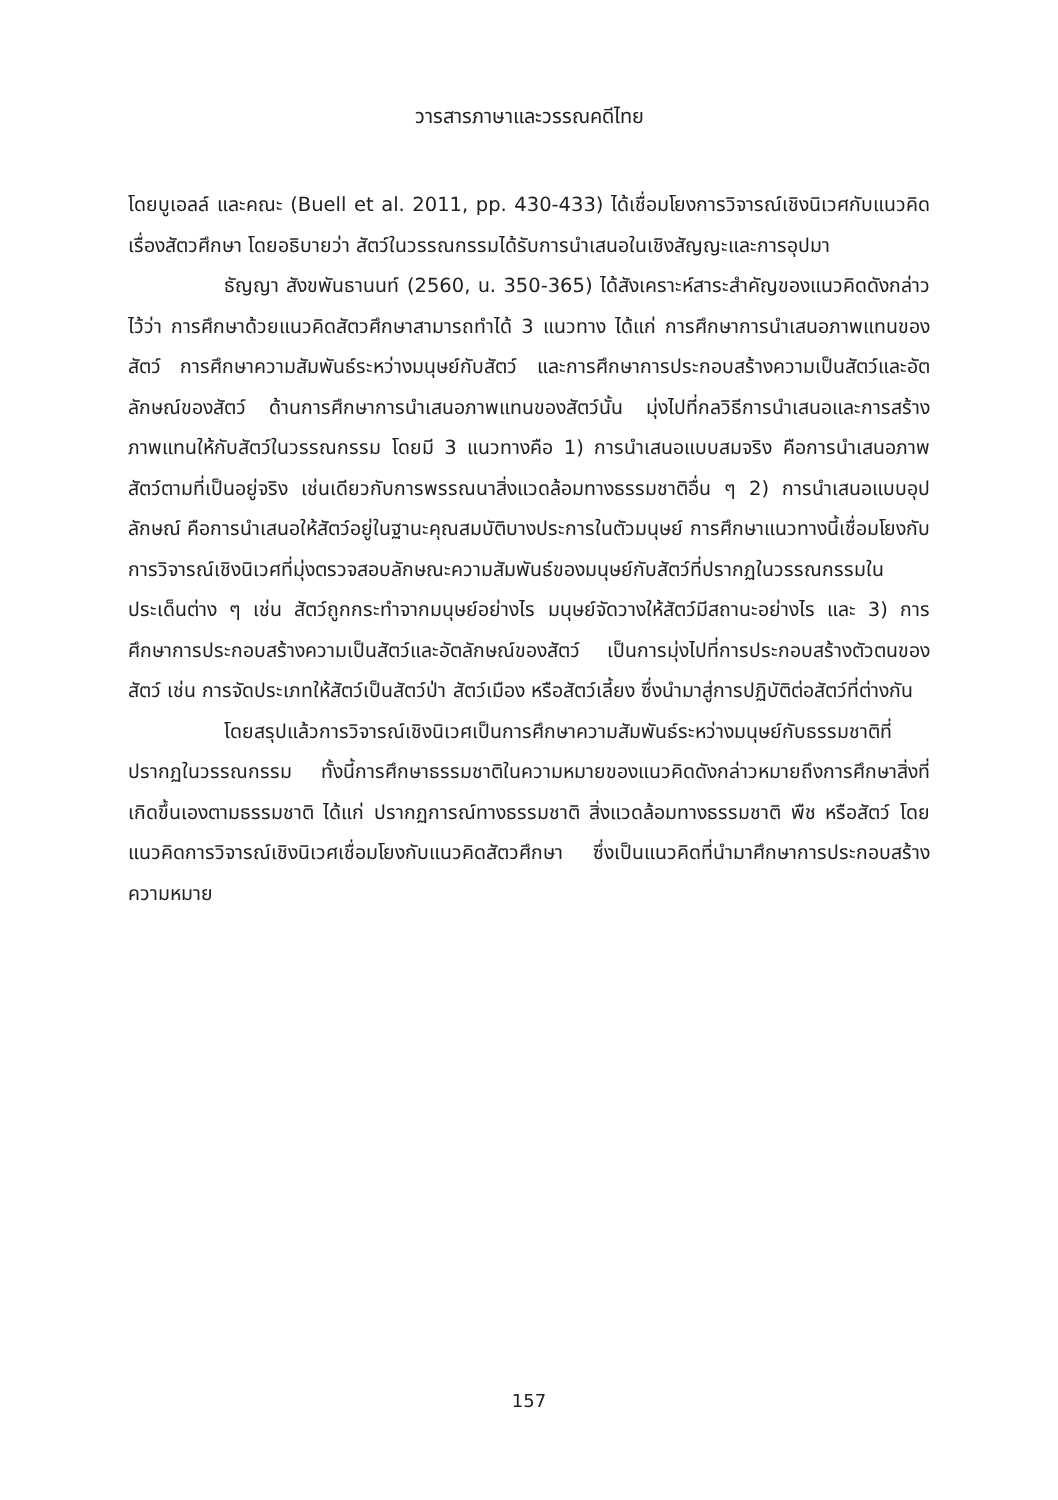วารสารภาษาและวรรณคดีไทย
โดยบูเอลล์ และคณะ (Buell et al. 2011, pp. 430-433) ได้เชื่อมโยงการวิจารณ์เชิงนิเวศกับแนวคิดเรื่องสัตวศึกษา โดยอธิบายว่า สัตว์ในวรรณกรรมได้รับการนำเสนอในเชิงสัญญะและการอุปมา
ธัญญา สังขพันธานนท์ (2560, น. 350-365) ได้สังเคราะห์สาระสำคัญของแนวคิดดังกล่าวไว้ว่า การศึกษาด้วยแนวคิดสัตวศึกษาสามารถทำได้ 3 แนวทาง ได้แก่ การศึกษาการนำเสนอภาพแทนของสัตว์ การศึกษาความสัมพันธ์ระหว่างมนุษย์กับสัตว์ และการศึกษาการประกอบสร้างความเป็นสัตว์และอัตลักษณ์ของสัตว์ ด้านการศึกษาการนำเสนอภาพแทนของสัตว์นั้น มุ่งไปที่กลวิธีการนำเสนอและการสร้างภาพแทนให้กับสัตว์ในวรรณกรรม โดยมี 3 แนวทางคือ 1) การนำเสนอแบบสมจริง คือการนำเสนอภาพสัตว์ตามที่เป็นอยู่จริง เช่นเดียวกับการพรรณนาสิ่งแวดล้อมทางธรรมชาติอื่น ๆ 2) การนำเสนอแบบอุปลักษณ์ คือการนำเสนอให้สัตว์อยู่ในฐานะคุณสมบัติบางประการในตัวมนุษย์ การศึกษาแนวทางนี้เชื่อมโยงกับการวิจารณ์เชิงนิเวศที่มุ่งตรวจสอบลักษณะความสัมพันธ์ของมนุษย์กับสัตว์ที่ปรากฏในวรรณกรรมในประเด็นต่าง ๆ เช่น สัตว์ถูกกระทำจากมนุษย์อย่างไร มนุษย์จัดวางให้สัตว์มีสถานะอย่างไร และ 3) การศึกษาการประกอบสร้างความเป็นสัตว์และอัตลักษณ์ของสัตว์ เป็นการมุ่งไปที่การประกอบสร้างตัวตนของสัตว์ เช่น การจัดประเภทให้สัตว์เป็นสัตว์ป่า สัตว์เมือง หรือสัตว์เลี้ยง ซึ่งนำมาสู่การปฏิบัติต่อสัตว์ที่ต่างกัน
โดยสรุปแล้วการวิจารณ์เชิงนิเวศเป็นการศึกษาความสัมพันธ์ระหว่างมนุษย์กับธรรมชาติที่ปรากฏในวรรณกรรม ทั้งนี้การศึกษาธรรมชาติในความหมายของแนวคิดดังกล่าวหมายถึงการศึกษาสิ่งที่เกิดขึ้นเองตามธรรมชาติ ได้แก่ ปรากฏการณ์ทางธรรมชาติ สิ่งแวดล้อมทางธรรมชาติ พืช หรือสัตว์ โดยแนวคิดการวิจารณ์เชิงนิเวศเชื่อมโยงกับแนวคิดสัตวศึกษา ซึ่งเป็นแนวคิดที่นำมาศึกษาการประกอบสร้างความหมาย
157